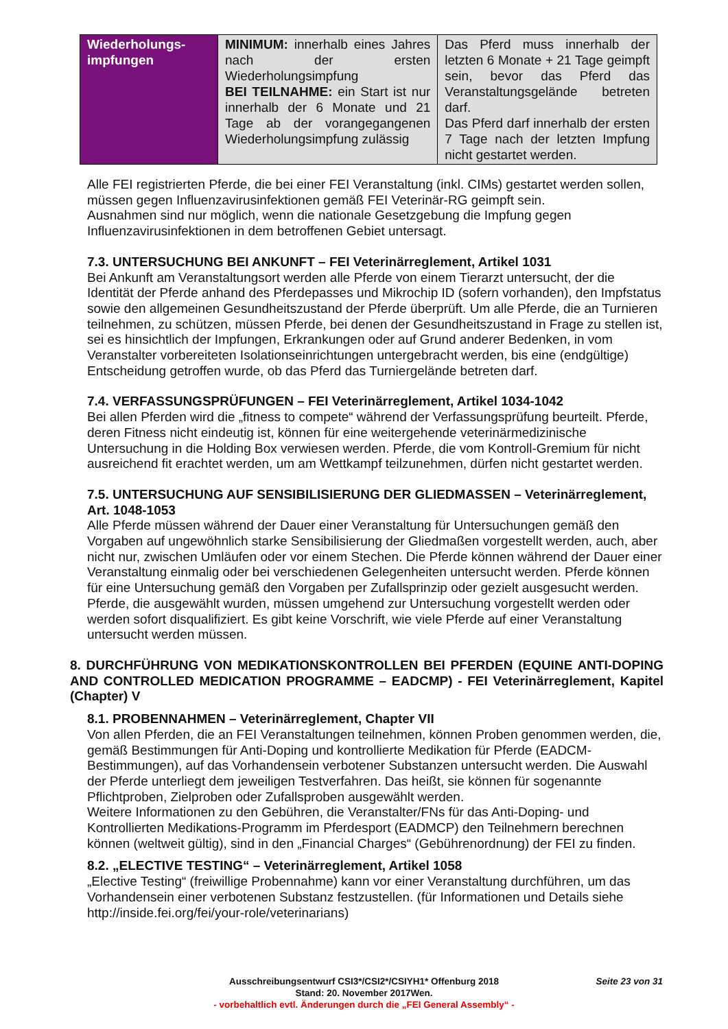| Wiederholungs- impfungen | MINIMUM: innerhalb eines Jahres nach der ersten Wiederholungsimpfung BEI TEILNAHME: ein Start ist nur innerhalb der 6 Monate und 21 Tage ab der vorangegangenen Wiederholungsimpfung zulässig | Das Pferd muss innerhalb der letzten 6 Monate + 21 Tage geimpft sein, bevor das Pferd das Veranstaltungsgelände betreten darf. Das Pferd darf innerhalb der ersten 7 Tage nach der letzten Impfung nicht gestartet werden. |
Alle FEI registrierten Pferde, die bei einer FEI Veranstaltung (inkl. CIMs) gestartet werden sollen, müssen gegen Influenzavirusinfektionen gemäß FEI Veterinär-RG geimpft sein.
Ausnahmen sind nur möglich, wenn die nationale Gesetzgebung die Impfung gegen Influenzavirusinfektionen in dem betroffenen Gebiet untersagt.
7.3. UNTERSUCHUNG BEI ANKUNFT – FEI Veterinärreglement, Artikel 1031
Bei Ankunft am Veranstaltungsort werden alle Pferde von einem Tierarzt untersucht, der die Identität der Pferde anhand des Pferdepasses und Mikrochip ID (sofern vorhanden), den Impfstatus sowie den allgemeinen Gesundheitszustand der Pferde überprüft. Um alle Pferde, die an Turnieren teilnehmen, zu schützen, müssen Pferde, bei denen der Gesundheitszustand in Frage zu stellen ist, sei es hinsichtlich der Impfungen, Erkrankungen oder auf Grund anderer Bedenken, in vom Veranstalter vorbereiteten Isolationseinrichtungen untergebracht werden, bis eine (endgültige) Entscheidung getroffen wurde, ob das Pferd das Turniergelände betreten darf.
7.4. VERFASSUNGSPRÜFUNGEN – FEI Veterinärreglement, Artikel 1034-1042
Bei allen Pferden wird die „fitness to compete“ während der Verfassungsprüfung beurteilt. Pferde, deren Fitness nicht eindeutig ist, können für eine weitergehende veterinärmedizinische Untersuchung in die Holding Box verwiesen werden. Pferde, die vom Kontroll-Gremium für nicht ausreichend fit erachtet werden, um am Wettkampf teilzunehmen, dürfen nicht gestartet werden.
7.5. UNTERSUCHUNG AUF SENSIBILISIERUNG DER GLIEDMASSEN – Veterinärreglement, Art. 1048-1053
Alle Pferde müssen während der Dauer einer Veranstaltung für Untersuchungen gemäß den Vorgaben auf ungewöhnlich starke Sensibilisierung der Gliedmaßen vorgestellt werden, auch, aber nicht nur, zwischen Umläufen oder vor einem Stechen. Die Pferde können während der Dauer einer Veranstaltung einmalig oder bei verschiedenen Gelegenheiten untersucht werden. Pferde können für eine Untersuchung gemäß den Vorgaben per Zufallsprinzip oder gezielt ausgesucht werden. Pferde, die ausgewählt wurden, müssen umgehend zur Untersuchung vorgestellt werden oder werden sofort disqualifiziert. Es gibt keine Vorschrift, wie viele Pferde auf einer Veranstaltung untersucht werden müssen.
8. DURCHFÜHRUNG VON MEDIKATIONSKONTROLLEN BEI PFERDEN (EQUINE ANTI-DOPING AND CONTROLLED MEDICATION PROGRAMME – EADCMP) - FEI Veterinärreglement, Kapitel (Chapter) V
8.1. PROBENNAHMEN – Veterinärreglement, Chapter VII
Von allen Pferden, die an FEI Veranstaltungen teilnehmen, können Proben genommen werden, die, gemäß Bestimmungen für Anti-Doping und kontrollierte Medikation für Pferde (EADCM-Bestimmungen), auf das Vorhandensein verbotener Substanzen untersucht werden. Die Auswahl der Pferde unterliegt dem jeweiligen Testverfahren. Das heißt, sie können für sogenannte Pflichtproben, Zielproben oder Zufallsproben ausgewählt werden.
Weitere Informationen zu den Gebühren, die Veranstalter/FNs für das Anti-Doping- und Kontrollierten Medikations-Programm im Pferdesport (EADMCP) den Teilnehmern berechnen können (weltweit gültig), sind in den „Financial Charges“ (Gebührenordnung) der FEI zu finden.
8.2. „ELECTIVE TESTING“ – Veterinärreglement, Artikel 1058
„Elective Testing“ (freiwillige Probennahme) kann vor einer Veranstaltung durchführen, um das Vorhandensein einer verbotenen Substanz festzustellen. (für Informationen und Details siehe http://inside.fei.org/fei/your-role/veterinarians)
Seite 23 von 31
Ausschreibungsentwurf CSI3*/CSI2*/CSIYH1* Offenburg 2018
Stand: 20. November 2017Wen.
- vorbehaltlich evtl. Änderungen durch die „FEI General Assembly“ -